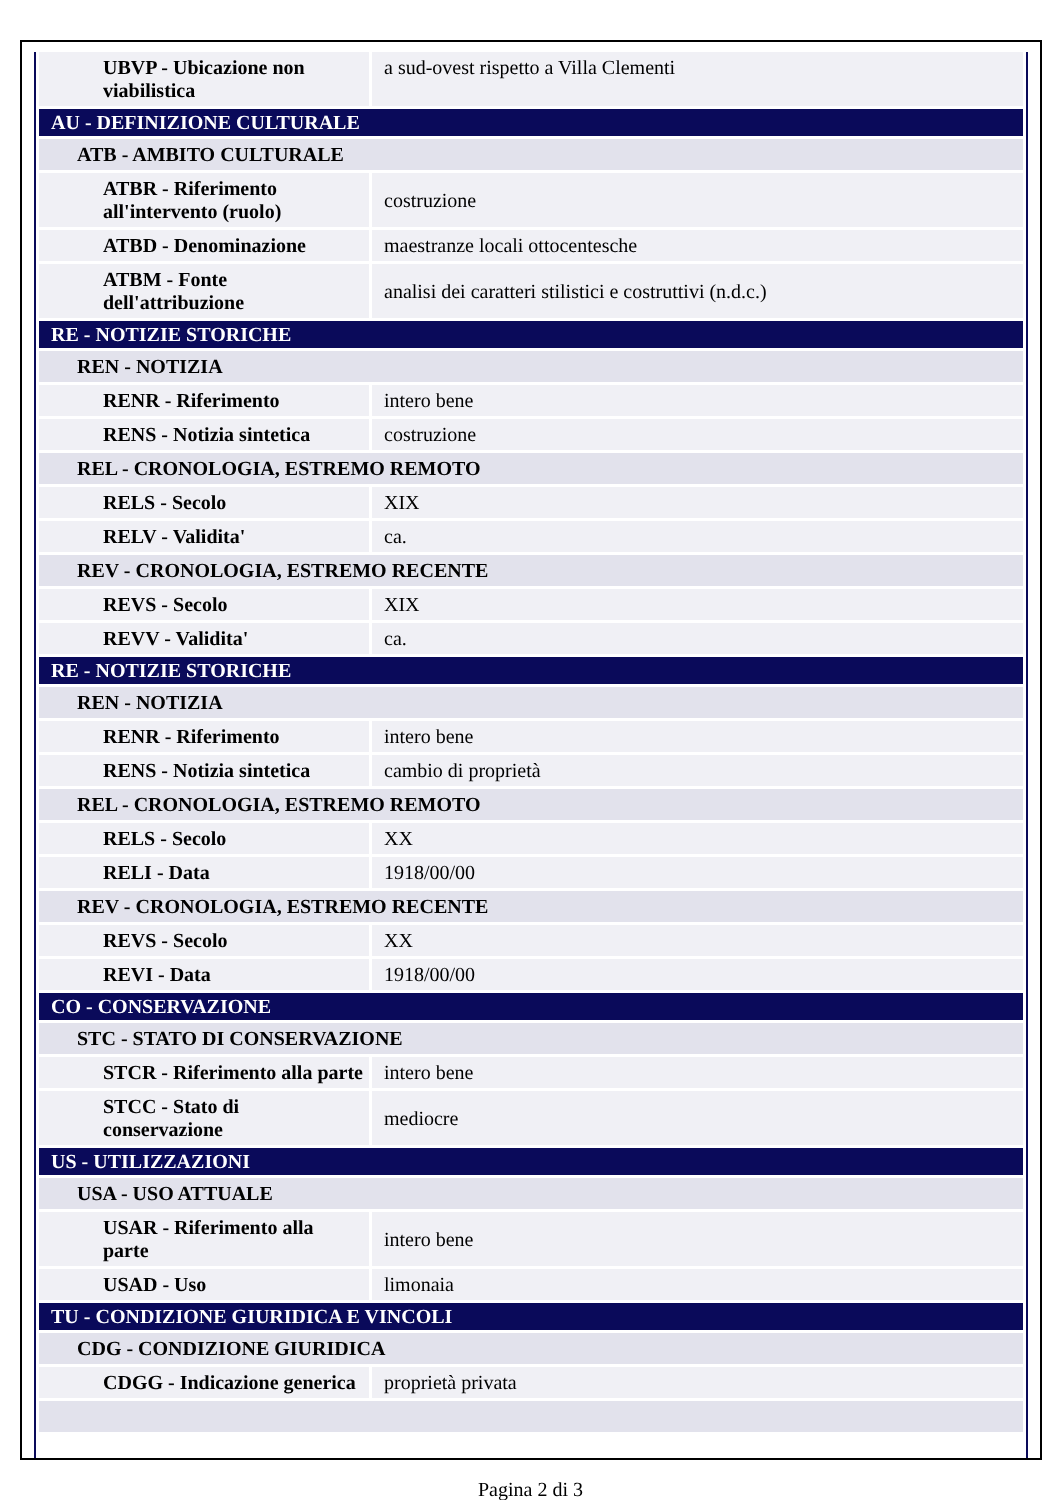| UBVP - Ubicazione non viabilistica | a sud-ovest rispetto a Villa Clementi |
| AU - DEFINIZIONE CULTURALE | |
| ATB - AMBITO CULTURALE | |
| ATBR - Riferimento all'intervento (ruolo) | costruzione |
| ATBD - Denominazione | maestranze locali ottocentesche |
| ATBM - Fonte dell'attribuzione | analisi dei caratteri stilistici e costruttivi (n.d.c.) |
| RE - NOTIZIE STORICHE | |
| REN - NOTIZIA | |
| RENR - Riferimento | intero bene |
| RENS - Notizia sintetica | costruzione |
| REL - CRONOLOGIA, ESTREMO REMOTO | |
| RELS - Secolo | XIX |
| RELV - Validita' | ca. |
| REV - CRONOLOGIA, ESTREMO RECENTE | |
| REVS - Secolo | XIX |
| REVV - Validita' | ca. |
| RE - NOTIZIE STORICHE | |
| REN - NOTIZIA | |
| RENR - Riferimento | intero bene |
| RENS - Notizia sintetica | cambio di proprietà |
| REL - CRONOLOGIA, ESTREMO REMOTO | |
| RELS - Secolo | XX |
| RELI - Data | 1918/00/00 |
| REV - CRONOLOGIA, ESTREMO RECENTE | |
| REVS - Secolo | XX |
| REVI - Data | 1918/00/00 |
| CO - CONSERVAZIONE | |
| STC - STATO DI CONSERVAZIONE | |
| STCR - Riferimento alla parte | intero bene |
| STCC - Stato di conservazione | mediocre |
| US - UTILIZZAZIONI | |
| USA - USO ATTUALE | |
| USAR - Riferimento alla parte | intero bene |
| USAD - Uso | limonaia |
| TU - CONDIZIONE GIURIDICA E VINCOLI | |
| CDG - CONDIZIONE GIURIDICA | |
| CDGG - Indicazione generica | proprietà privata |
Pagina 2 di 3